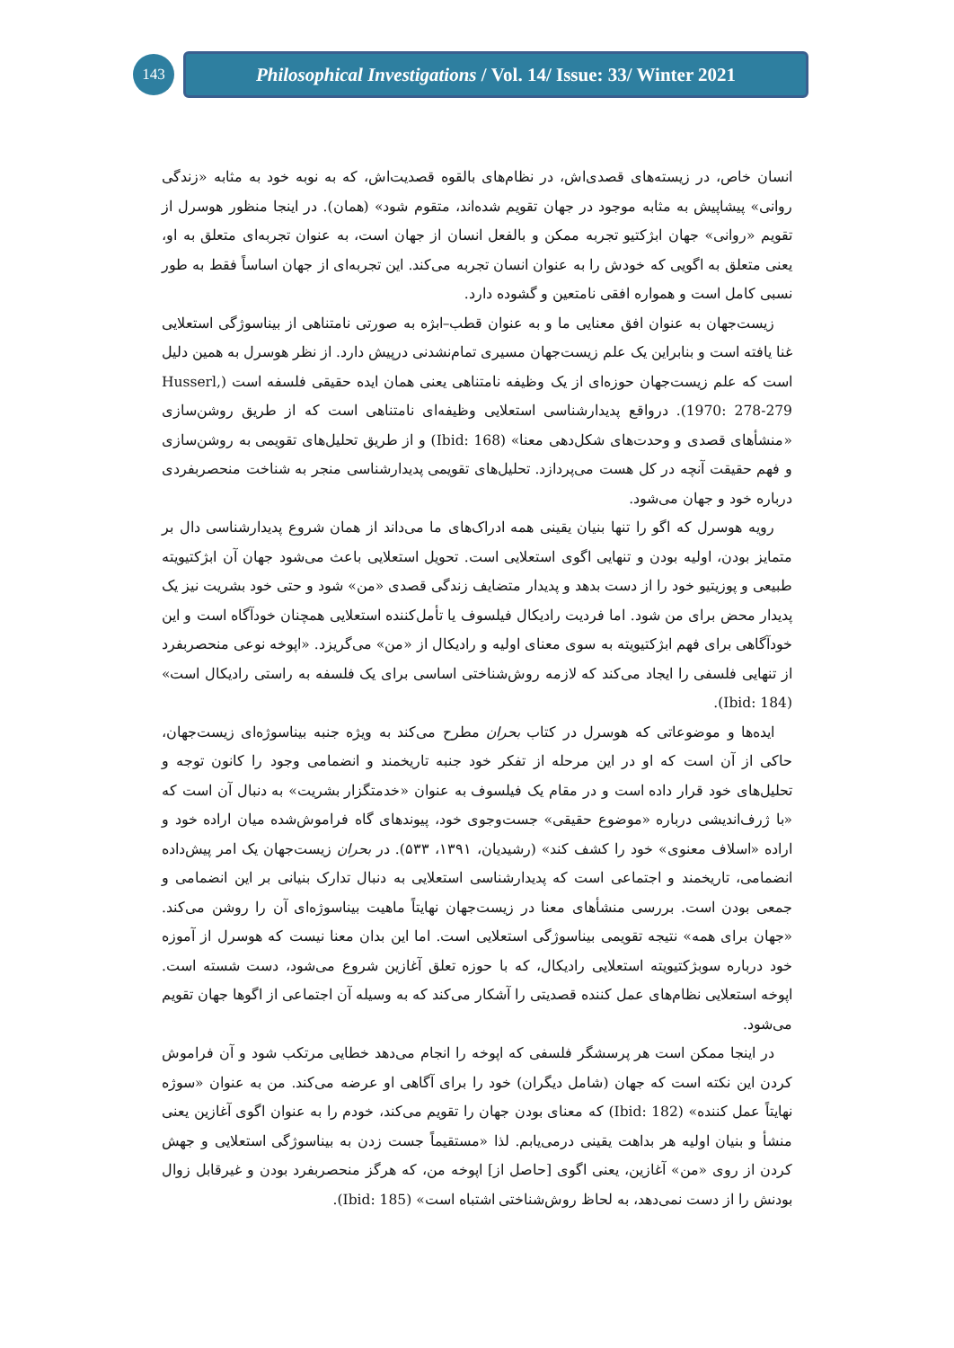143
Philosophical Investigations / Vol. 14/ Issue: 33/ Winter 2021
انسان خاص، در زیسته‌های قصدی‌اش، در نظام‌های بالقوه قصدیت‌اش، که به نوبه خود به مثابه «زندگی روانی» پیشاپیش به مثابه موجود در جهان تقویم شده‌اند، متقوم شود» (همان). در اینجا منظور هوسرل از تقویم «روانی» جهان ابژکتیو تجربه ممکن و بالفعل انسان از جهان است، به عنوان تجربه‌ای متعلق به او، یعنی متعلق به اگویی که خودش را به عنوان انسان تجربه می‌کند. این تجربه‌ای از جهان اساساً فقط به طور نسبی کامل است و همواره افقی نامتعین و گشوده دارد.
زیست‌جهان به عنوان افق معنایی ما و به عنوان قطب–ابژه به صورتی نامتناهی از بیناسوژگی استعلایی غنا یافته است و بنابراین یک علم زیست‌جهان مسیری تمام‌نشدنی درپیش دارد. از نظر هوسرل به همین دلیل است که علم زیست‌جهان حوزه‌ای از یک وظیفه نامتناهی یعنی همان ایده حقیقی فلسفه است (Husserl, 1970: 278-279). درواقع پدیدارشناسی استعلایی وظیفه‌ای نامتناهی است که از طریق روشن‌سازی «منشأهای قصدی و وحدت‌های شکل‌دهی معنا» (Ibid: 168) و از طریق تحلیل‌های تقویمی به روشن‌سازی و فهم حقیقت آنچه در کل هست می‌پردازد. تحلیل‌های تقویمی پدیدارشناسی منجر به شناخت منحصربفردی درباره خود و جهان می‌شود.
رویه هوسرل که اگو را تنها بنیان یقینی همه ادراک‌های ما می‌داند از همان شروع پدیدارشناسی دال بر متمایز بودن، اولیه بودن و تنهایی اگوی استعلایی است. تحویل استعلایی باعث می‌شود جهان آن ابژکتیویته طبیعی و پوزیتیو خود را از دست بدهد و پدیدار متضایف زندگی قصدی «من» شود و حتی خود بشریت نیز یک پدیدار محض برای من شود. اما فردیت رادیکال فیلسوف یا تأمل‌کننده استعلایی همچنان خودآگاه است و این خودآگاهی برای فهم ابژکتیویته به سوی معنای اولیه و رادیکال از «من» می‌گریزد. «اپوخه نوعی منحصربفرد از تنهایی فلسفی را ایجاد می‌کند که لازمه روش‌شناختی اساسی برای یک فلسفه به راستی رادیکال است» (Ibid: 184).
ایده‌ها و موضوعاتی که هوسرل در کتاب بحران مطرح می‌کند به ویژه جنبه بیناسوژه‌ای زیست‌جهان، حاکی از آن است که او در این مرحله از تفکر خود جنبه تاریخمند و انضمامی وجود را کانون توجه و تحلیل‌های خود قرار داده است و در مقام یک فیلسوف به عنوان «خدمتگزار بشریت» به دنبال آن است که «با ژرف‌اندیشی درباره «موضوع حقیقی» جست‌وجوی خود، پیوندهای گاه فراموش‌شده میان اراده خود و اراده «اسلاف معنوی» خود را کشف کند» (رشیدیان، ۱۳۹۱، ۵۳۳). در بحران زیست‌جهان یک امر پیش‌داده انضمامی، تاریخمند و اجتماعی است که پدیدارشناسی استعلایی به دنبال تدارک بنیانی بر این انضمامی و جمعی بودن است. بررسی منشأهای معنا در زیست‌جهان نهایتاً ماهیت بیناسوژه‌ای آن را روشن می‌کند. «جهان برای همه» نتیجه تقویمی بیناسوژگی استعلایی است. اما این بدان معنا نیست که هوسرل از آموزه خود درباره سوبژکتیویته استعلایی رادیکال، که با حوزه تعلق آغازین شروع می‌شود، دست شسته است. اپوخه استعلایی نظام‌های عمل کننده قصدیتی را آشکار می‌کند که به وسیله آن اجتماعی از اگوها جهان تقویم می‌شود.
در اینجا ممکن است هر پرسشگر فلسفی که اپوخه را انجام می‌دهد خطایی مرتکب شود و آن فراموش کردن این نکته است که جهان (شامل دیگران) خود را برای آگاهی او عرضه می‌کند. من به عنوان «سوژه نهایتاً عمل کننده» (Ibid: 182) که معنای بودن جهان را تقویم می‌کند، خودم را به عنوان اگوی آغازین یعنی منشأ و بنیان اولیه هر بداهت یقینی درمی‌یابم. لذا «مستقیماً جست زدن به بیناسوژگی استعلایی و جهش کردن از روی «من» آغازین، یعنی اگوی [حاصل از] اپوخه من، که هرگز منحصربفرد بودن و غیرقابل زوال بودنش را از دست نمی‌دهد، به لحاظ روش‌شناختی اشتباه است» (Ibid: 185).